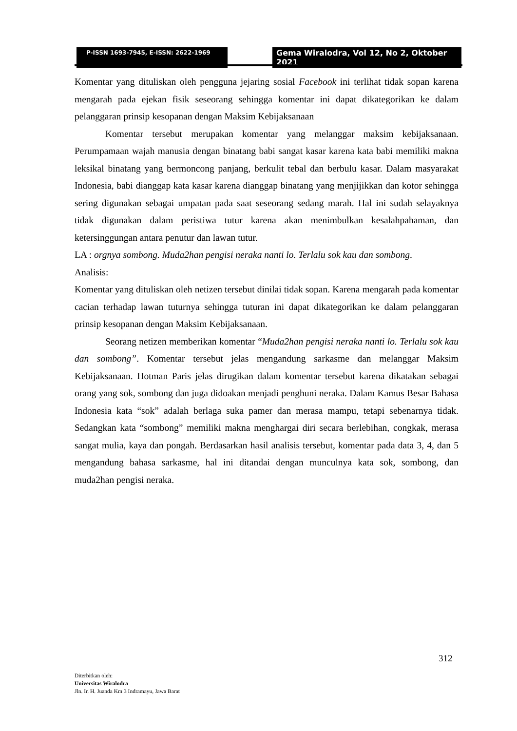P-ISSN 1693-7945, E-ISSN: 2622-1969
Gema Wiralodra, Vol 12, No 2, Oktober 2021
Komentar yang dituliskan oleh pengguna jejaring sosial Facebook ini terlihat tidak sopan karena mengarah pada ejekan fisik seseorang sehingga komentar ini dapat dikategorikan ke dalam pelanggaran prinsip kesopanan dengan Maksim Kebijaksanaan
Komentar tersebut merupakan komentar yang melanggar maksim kebijaksanaan. Perumpamaan wajah manusia dengan binatang babi sangat kasar karena kata babi memiliki makna leksikal binatang yang bermoncong panjang, berkulit tebal dan berbulu kasar. Dalam masyarakat Indonesia, babi dianggap kata kasar karena dianggap binatang yang menjijikkan dan kotor sehingga sering digunakan sebagai umpatan pada saat seseorang sedang marah. Hal ini sudah selayaknya tidak digunakan dalam peristiwa tutur karena akan menimbulkan kesalahpahaman, dan ketersinggungan antara penutur dan lawan tutur.
LA : orgnya sombong. Muda2han pengisi neraka nanti lo. Terlalu sok kau dan sombong.
Analisis:
Komentar yang dituliskan oleh netizen tersebut dinilai tidak sopan. Karena mengarah pada komentar cacian terhadap lawan tuturnya sehingga tuturan ini dapat dikategorikan ke dalam pelanggaran prinsip kesopanan dengan Maksim Kebijaksanaan.
Seorang netizen memberikan komentar “Muda2han pengisi neraka nanti lo. Terlalu sok kau dan sombong”. Komentar tersebut jelas mengandung sarkasme dan melanggar Maksim Kebijaksanaan. Hotman Paris jelas dirugikan dalam komentar tersebut karena dikatakan sebagai orang yang sok, sombong dan juga didoakan menjadi penghuni neraka. Dalam Kamus Besar Bahasa Indonesia kata “sok” adalah berlaga suka pamer dan merasa mampu, tetapi sebenarnya tidak. Sedangkan kata “sombong” memiliki makna menghargai diri secara berlebihan, congkak, merasa sangat mulia, kaya dan pongah. Berdasarkan hasil analisis tersebut, komentar pada data 3, 4, dan 5 mengandung bahasa sarkasme, hal ini ditandai dengan munculnya kata sok, sombong, dan muda2han pengisi neraka.
312
Diterbitkan oleh:
Universitas Wiralodra
Jln. Ir. H. Juanda Km 3 Indramayu, Jawa Barat